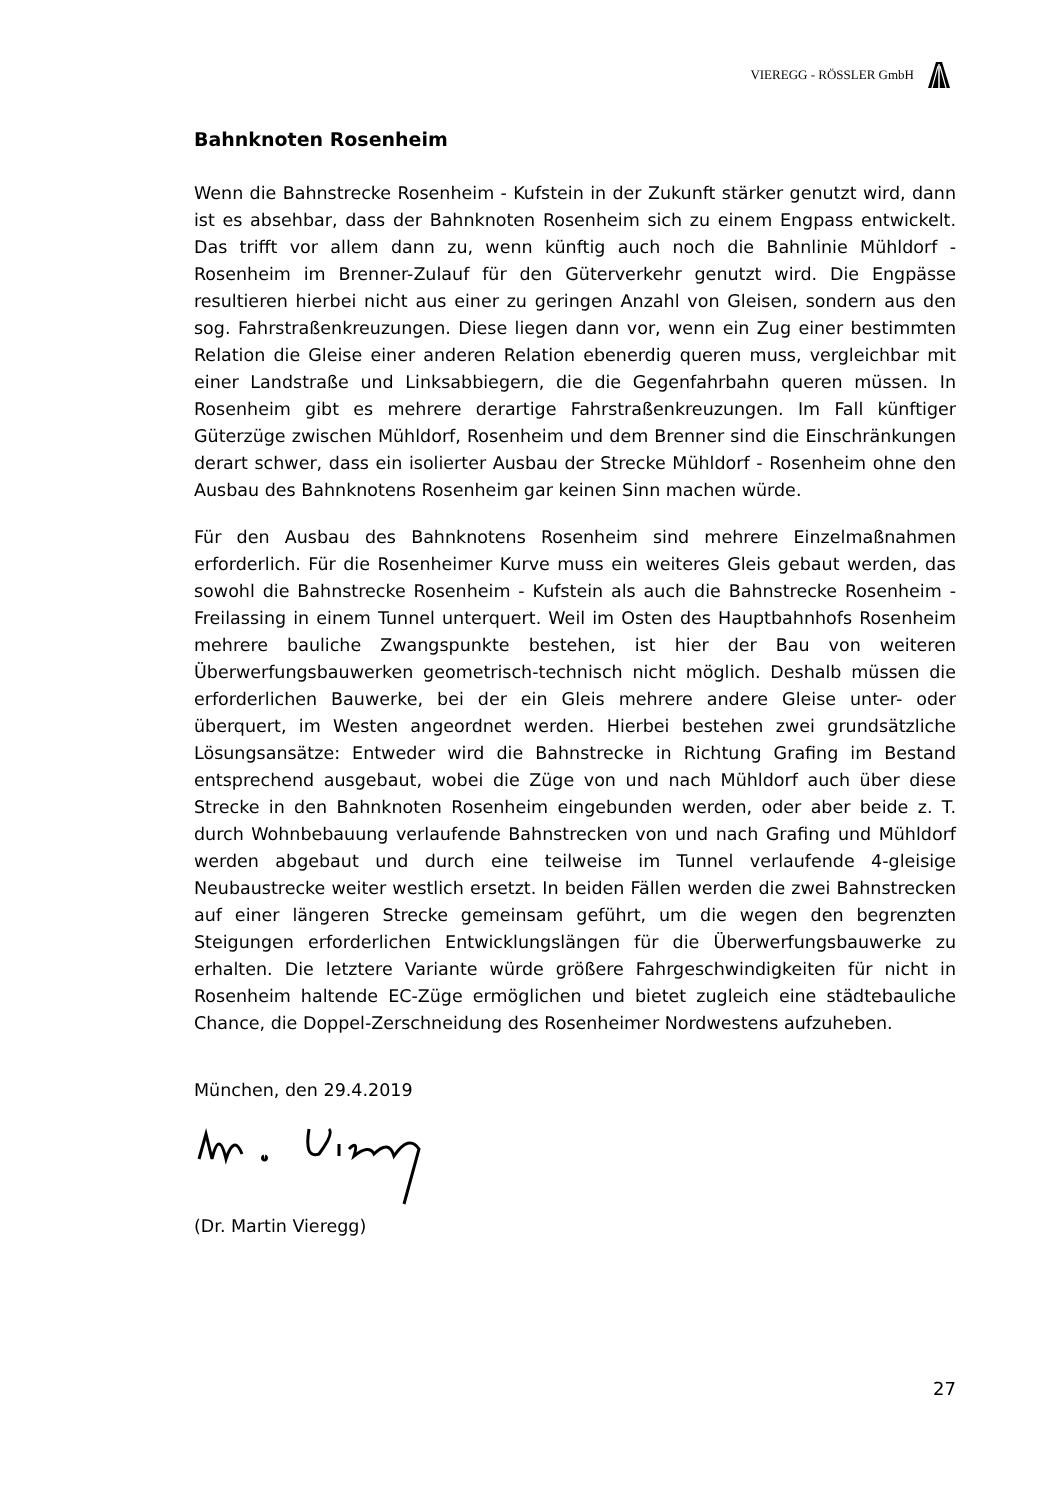VIEREGG - RÖSSLER GmbH
Bahnknoten Rosenheim
Wenn die Bahnstrecke Rosenheim - Kufstein in der Zukunft stärker genutzt wird, dann ist es absehbar, dass der Bahnknoten Rosenheim sich zu einem Engpass entwickelt. Das trifft vor allem dann zu, wenn künftig auch noch die Bahnlinie Mühldorf - Rosenheim im Brenner-Zulauf für den Güterverkehr genutzt wird. Die Engpässe resultieren hierbei nicht aus einer zu geringen Anzahl von Gleisen, sondern aus den sog. Fahrstraßenkreuzungen. Diese liegen dann vor, wenn ein Zug einer bestimmten Relation die Gleise einer anderen Relation ebenerdig queren muss, vergleichbar mit einer Landstraße und Linksabbiegern, die die Gegenfahrbahn queren müssen. In Rosenheim gibt es mehrere derartige Fahrstraßenkreuzungen. Im Fall künftiger Güterzü­ge zwischen Mühldorf, Rosenheim und dem Brenner sind die Einschränkun­gen derart schwer, dass ein isolierter Ausbau der Strecke Mühldorf - Rosen­heim ohne den Ausbau des Bahnknotens Rosenheim gar keinen Sinn machen würde.
Für den Ausbau des Bahnknotens Rosenheim sind mehrere Einzelmaßnah­men erforderlich. Für die Rosenheimer Kurve muss ein weiteres Gleis gebaut werden, das sowohl die Bahnstrecke Rosenheim - Kufstein als auch die Bahnstrecke Rosenheim - Freilassing in einem Tunnel unterquert. Weil im Osten des Hauptbahnhofs Rosenheim mehrere bauliche Zwangspunkte bestehen, ist hier der Bau von weiteren Überwerfungsbauwerken geome­trisch-technisch nicht möglich. Deshalb müssen die erforderlichen Bauwer­ke, bei der ein Gleis mehrere andere Gleise unter- oder überquert, im Westen angeordnet werden. Hierbei bestehen zwei grundsätzliche Lösungs­ansätze: Entweder wird die Bahnstrecke in Richtung Grafing im Bestand entsprechend ausgebaut, wobei die Züge von und nach Mühldorf auch über diese Strecke in den Bahnknoten Rosenheim eingebunden werden, oder aber beide z. T. durch Wohnbebauung verlaufende Bahnstrecken von und nach Grafing und Mühldorf werden abgebaut und durch eine teilweise im Tunnel verlaufende 4-gleisige Neubaustrecke weiter westlich ersetzt. In beiden Fällen werden die zwei Bahnstrecken auf einer längeren Strecke gemeinsam geführt, um die wegen den begrenzten Steigungen erforderlichen Entwick­lungslängen für die Überwerfungsbauwerke zu erhalten. Die letztere Varian­te würde größere Fahrgeschwindigkeiten für nicht in Rosenheim haltende EC-Züge ermöglichen und bietet zugleich eine städtebauliche Chance, die Doppel-Zerschneidung des Rosenheimer Nordwestens aufzuheben.
München, den 29.4.2019
(Dr. Martin Vieregg)
27